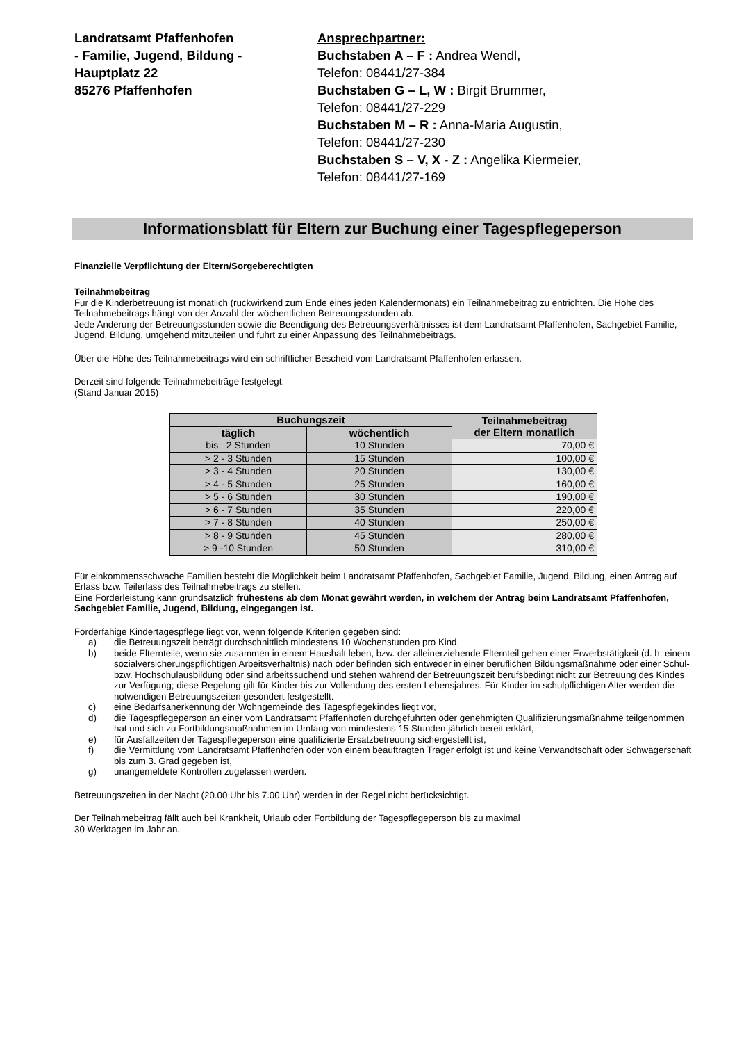Landratsamt Pfaffenhofen
- Familie, Jugend, Bildung -
Hauptplatz 22
85276 Pfaffenhofen
Ansprechpartner:
Buchstaben A – F : Andrea Wendl,
Telefon: 08441/27-384
Buchstaben G – L, W : Birgit Brummer,
Telefon: 08441/27-229
Buchstaben M – R : Anna-Maria Augustin,
Telefon: 08441/27-230
Buchstaben S – V, X - Z : Angelika Kiermeier,
Telefon: 08441/27-169
Informationsblatt für Eltern zur Buchung einer Tagespflegeperson
Finanzielle Verpflichtung der Eltern/Sorgeberechtigten
Teilnahmebeitrag
Für die Kinderbetreuung ist monatlich (rückwirkend zum Ende eines jeden Kalendermonats) ein Teilnahmebeitrag zu entrichten. Die Höhe des Teilnahmebeitrags hängt von der Anzahl der wöchentlichen Betreuungsstunden ab.
Jede Änderung der Betreuungsstunden sowie die Beendigung des Betreuungsverhältnisses ist dem Landratsamt Pfaffenhofen, Sachgebiet Familie, Jugend, Bildung, umgehend mitzuteilen und führt zu einer Anpassung des Teilnahmebeitrags.
Über die Höhe des Teilnahmebeitrags wird ein schriftlicher Bescheid vom Landratsamt Pfaffenhofen erlassen.
Derzeit sind folgende Teilnahmebeiträge festgelegt:
(Stand Januar 2015)
| Buchungszeit | | Teilnahmebeitrag der Eltern monatlich |
| --- | --- | --- |
| täglich | wöchentlich | |
| bis 2 Stunden | 10 Stunden | 70,00 € |
| > 2 - 3 Stunden | 15 Stunden | 100,00 € |
| > 3 - 4 Stunden | 20 Stunden | 130,00 € |
| > 4 - 5 Stunden | 25 Stunden | 160,00 € |
| > 5 - 6 Stunden | 30 Stunden | 190,00 € |
| > 6 - 7 Stunden | 35 Stunden | 220,00 € |
| > 7 - 8 Stunden | 40 Stunden | 250,00 € |
| > 8 - 9 Stunden | 45 Stunden | 280,00 € |
| > 9 -10 Stunden | 50 Stunden | 310,00 € |
Für einkommensschwache Familien besteht die Möglichkeit beim Landratsamt Pfaffenhofen, Sachgebiet Familie, Jugend, Bildung, einen Antrag auf Erlass bzw. Teilerlass des Teilnahmebeitrags zu stellen.
Eine Förderleistung kann grundsätzlich frühestens ab dem Monat gewährt werden, in welchem der Antrag beim Landratsamt Pfaffenhofen, Sachgebiet Familie, Jugend, Bildung, eingegangen ist.
Förderfähige Kindertagespflege liegt vor, wenn folgende Kriterien gegeben sind:
a) die Betreuungszeit beträgt durchschnittlich mindestens 10 Wochenstunden pro Kind,
b) beide Elternteile, wenn sie zusammen in einem Haushalt leben, bzw. der alleinerziehende Elternteil gehen einer Erwerbstätigkeit (d. h. einem sozialversicherungspflichtigen Arbeitsverhältnis) nach oder befinden sich entweder in einer beruflichen Bildungsmaßnahme oder einer Schul- bzw. Hochschulausbildung oder sind arbeitssuchend und stehen während der Betreuungszeit berufsbedingt nicht zur Betreuung des Kindes zur Verfügung; diese Regelung gilt für Kinder bis zur Vollendung des ersten Lebensjahres. Für Kinder im schulpflichtigen Alter werden die notwendigen Betreuungszeiten gesondert festgestellt.
c) eine Bedarfsanerkennung der Wohngemeinde des Tagespflegekindes liegt vor,
d) die Tagespflegeperson an einer vom Landratsamt Pfaffenhofen durchgeführten oder genehmigten Qualifizierungsmaßnahme teilgenommen hat und sich zu Fortbildungsmaßnahmen im Umfang von mindestens 15 Stunden jährlich bereit erklärt,
e) für Ausfallzeiten der Tagespflegeperson eine qualifizierte Ersatzbetreuung sichergestellt ist,
f) die Vermittlung vom Landratsamt Pfaffenhofen oder von einem beauftragten Träger erfolgt ist und keine Verwandtschaft oder Schwägerschaft bis zum 3. Grad gegeben ist,
g) unangemeldete Kontrollen zugelassen werden.
Betreuungszeiten in der Nacht (20.00 Uhr bis 7.00 Uhr) werden in der Regel nicht berücksichtigt.
Der Teilnahmebeitrag fällt auch bei Krankheit, Urlaub oder Fortbildung der Tagespflegeperson bis zu maximal
30 Werktagen im Jahr an.